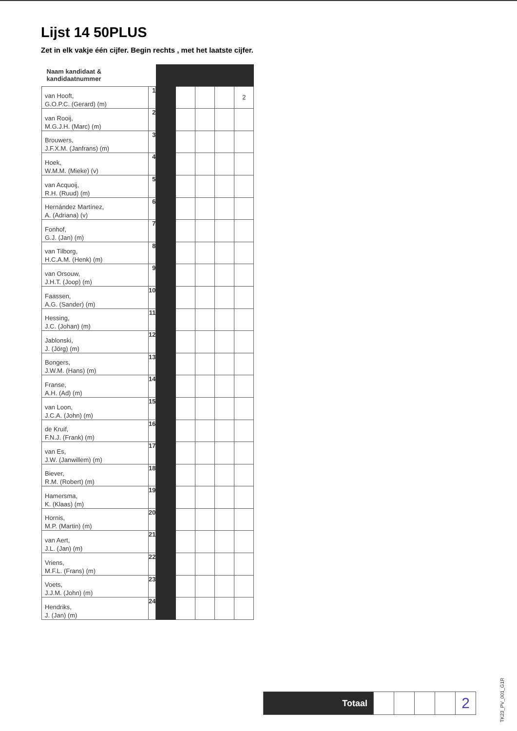Lijst 14 50PLUS
Zet in elk vakje één cijfer. Begin rechts , met het laatste cijfer.
| Naam kandidaat & kandidaatnummer | | | | | | |
| van Hooft, G.O.P.C. (Gerard) (m) | 1 | | | | | 2 |
| van Rooij, M.G.J.H. (Marc) (m) | 2 | | | | | |
| Brouwers, J.F.X.M. (Janfrans) (m) | 3 | | | | | |
| Hoek, W.M.M. (Mieke) (v) | 4 | | | | | |
| van Acquoij, R.H. (Ruud) (m) | 5 | | | | | |
| Hernández Martínez, A. (Adriana) (v) | 6 | | | | | |
| Fonhof, G.J. (Jan) (m) | 7 | | | | | |
| van Tilborg, H.C.A.M. (Henk) (m) | 8 | | | | | |
| van Orsouw, J.H.T. (Joop) (m) | 9 | | | | | |
| Faassen, A.G. (Sander) (m) | 10 | | | | | |
| Hessing, J.C. (Johan) (m) | 11 | | | | | |
| Jablonski, J. (Jörg) (m) | 12 | | | | | |
| Bongers, J.W.M. (Hans) (m) | 13 | | | | | |
| Franse, A.H. (Ad) (m) | 14 | | | | | |
| van Loon, J.C.A. (John) (m) | 15 | | | | | |
| de Kruif, F.N.J. (Frank) (m) | 16 | | | | | |
| van Es, J.W. (Janwillem) (m) | 17 | | | | | |
| Biever, R.M. (Robert) (m) | 18 | | | | | |
| Hamersma, K. (Klaas) (m) | 19 | | | | | |
| Hornis, M.P. (Martin) (m) | 20 | | | | | |
| van Aert, J.L. (Jan) (m) | 21 | | | | | |
| Vriens, M.F.L. (Frans) (m) | 22 | | | | | |
| Voets, J.J.M. (John) (m) | 23 | | | | | |
| Hendriks, J. (Jan) (m) | 24 | | | | | |
| Totaal | | | | | 2 |
TK23_PV_001_G1R